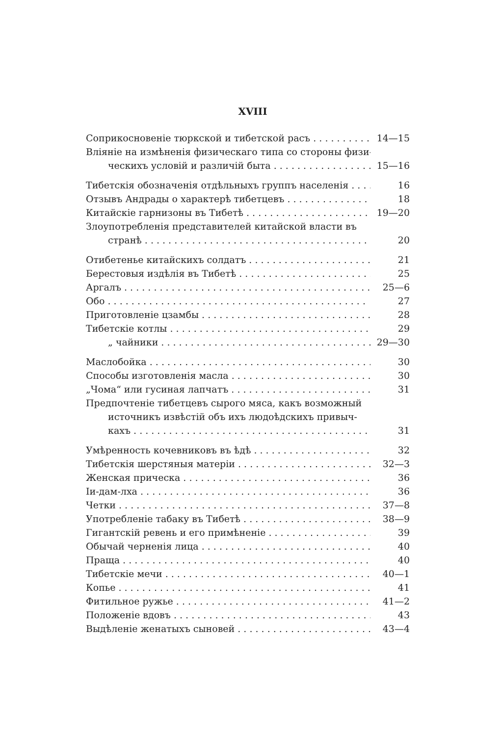XVIII
Соприкосновеніе тюркской и тибетской расъ 14—15
Вліяніе на измѣненія физическаго типа со стороны физи-
ческихъ условій и различій быта 15—16
Тибетскія обозначенія отдѣльныхъ группъ населенія 16
Отзывъ Андрады о характерѣ тибетцевъ 18
Китайскіе гарнизоны въ Тибетѣ 19—20
Злоупотребленія представителей китайской власти въ
странѣ 20
Отибетенье китайскихъ солдатъ 21
Берестовыя издѣлія въ Тибетѣ 25
Аргалъ 25—6
Обо 27
Приготовленіе цзамбы 28
Тибетскіе котлы 29
„ чайники 29—30
Маслобойка 30
Способы изготовленія масла 30
„Чома“ или гусиная лапчатъ 31
Предпочтеніе тибетцевъ сырого мяса, какъ возможный
источникъ извѣстій объ ихъ людоѣдскихъ привыч-
кахъ 31
Умѣренность кочевниковъ въ ѣдѣ 32
Тибетскія шерстяныя матеріи 32—3
Женская прическа 36
Іи-дам-лха 36
Четки 37—8
Употребленіе табаку въ Тибетѣ 38—9
Гигантскій ревень и его примѣненіе 39
Обычай черненія лица 40
Праща 40
Тибетскіе мечи 40—1
Копье 41
Фитильное ружье 41—2
Положеніе вдовъ 43
Выдѣленіе женатыхъ сыновей 43—4